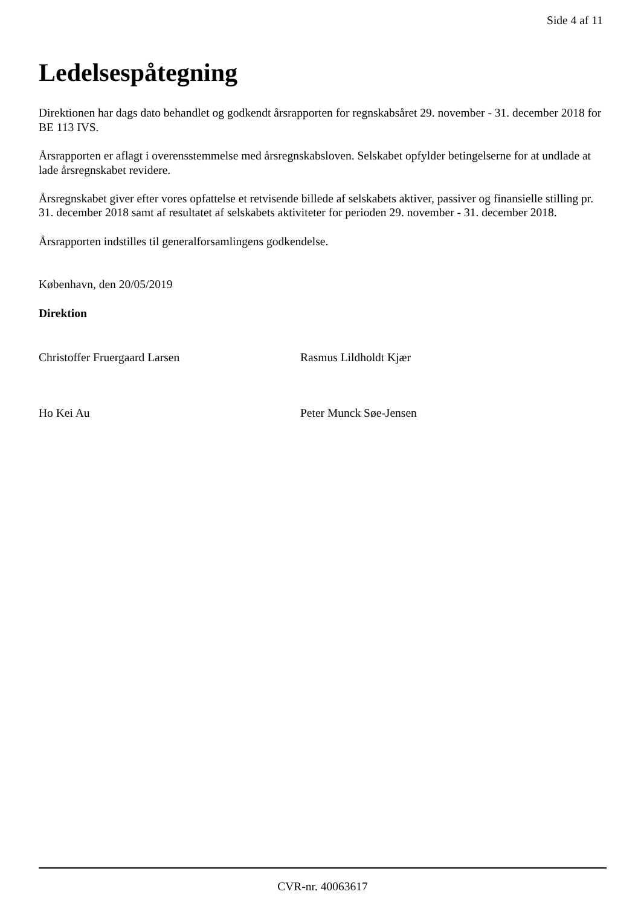Side 4 af 11
Ledelsespåtegning
Direktionen har dags dato behandlet og godkendt årsrapporten for regnskabsåret 29. november - 31. december 2018 for BE 113 IVS.
Årsrapporten er aflagt i overensstemmelse med årsregnskabsloven. Selskabet opfylder betingelserne for at undlade at lade årsregnskabet revidere.
Årsregnskabet giver efter vores opfattelse et retvisende billede af selskabets aktiver, passiver og finansielle stilling pr. 31. december 2018 samt af resultatet af selskabets aktiviteter for perioden 29. november - 31. december 2018.
Årsrapporten indstilles til generalforsamlingens godkendelse.
København, den 20/05/2019
Direktion
Christoffer Fruergaard Larsen Rasmus Lildholdt Kjær
Ho Kei Au Peter Munck Søe-Jensen
CVR-nr. 40063617